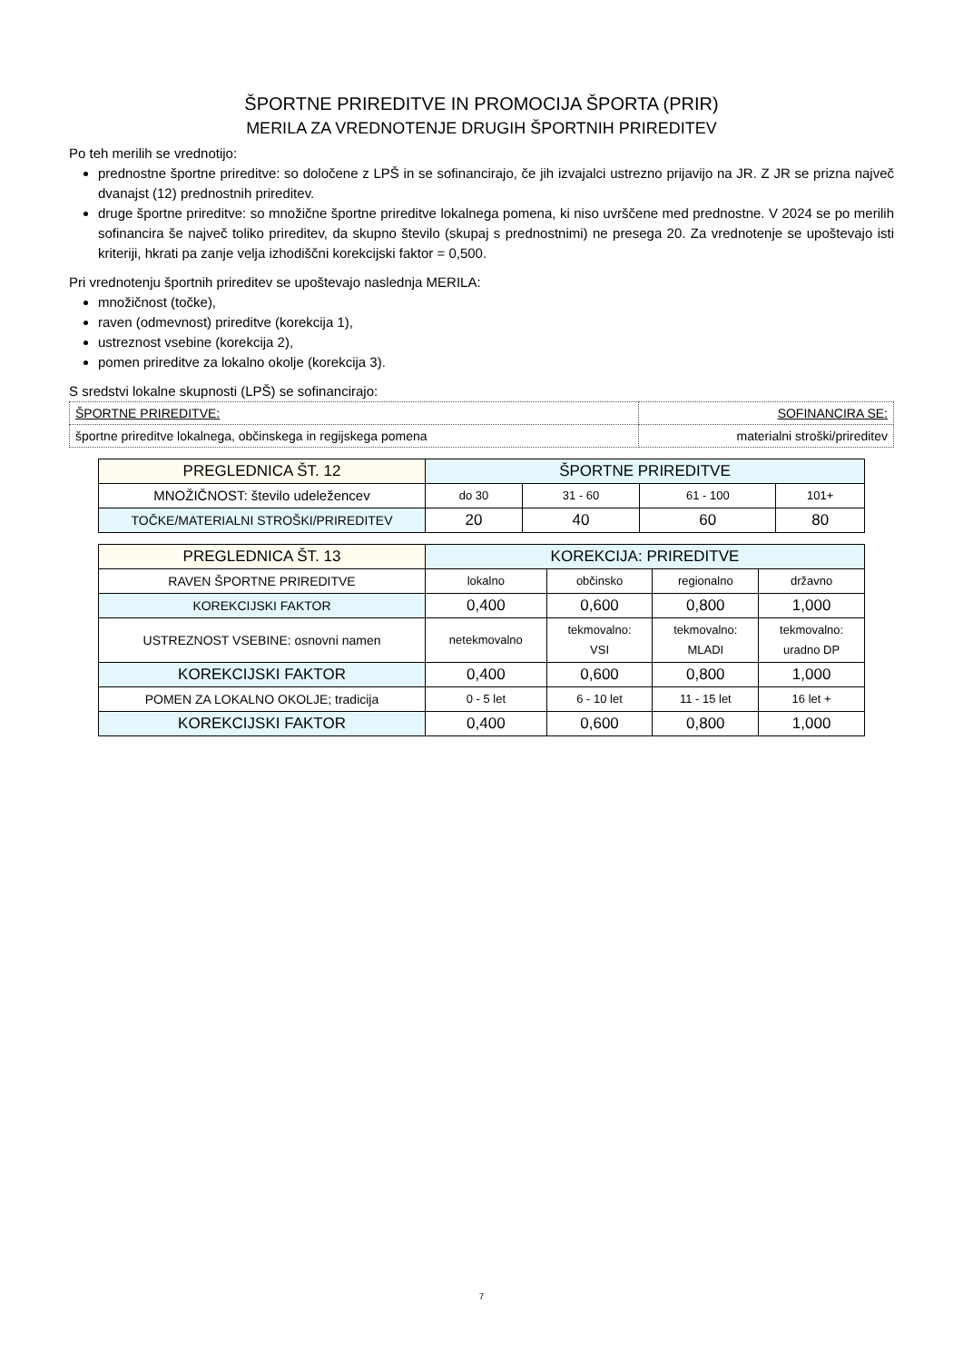ŠPORTNE PRIREDITVE IN PROMOCIJA ŠPORTA (PRIR)
MERILA ZA VREDNOTENJE DRUGIH ŠPORTNIH PRIREDITEV
Po teh merilih se vrednotijo:
prednostne športne prireditve: so določene z LPŠ in se sofinancirajo, če jih izvajalci ustrezno prijavijo na JR. Z JR se prizna največ dvanajst (12) prednostnih prireditev.
druge športne prireditve: so množične športne prireditve lokalnega pomena, ki niso uvrščene med prednostne. V 2024 se po merilih sofinancira še največ toliko prireditev, da skupno število (skupaj s prednostnimi) ne presega 20. Za vrednotenje se upoštevajo isti kriteriji, hkrati pa zanje velja izhodiščni korekcijski faktor = 0,500.
Pri vrednotenju športnih prireditev se upoštevajo naslednja MERILA:
množičnost (točke),
raven (odmevnost) prireditve (korekcija 1),
ustreznost vsebine (korekcija 2),
pomen prireditve za lokalno okolje (korekcija 3).
S sredstvi lokalne skupnosti (LPŠ) se sofinancirajo:
| ŠPORTNE PRIREDITVE: | SOFINANCIRA SE: |
| športne prireditve lokalnega, občinskega in regijskega pomena | materialni stroški/prireditev |
| PREGLEDNICA ŠT. 12 | ŠPORTNE PRIREDITVE | | | |
| --- | --- | --- | --- | --- |
| MNOŽIČNOST: število udeležencev | do 30 | 31 - 60 | 61 - 100 | 101+ |
| TOČKE/MATERIALNI STROŠKI/PRIREDITEV | 20 | 40 | 60 | 80 |
| PREGLEDNICA ŠT. 13 | KOREKCIJA: PRIREDITVE | | | |
| --- | --- | --- | --- | --- |
| RAVEN ŠPORTNE PRIREDITVE | lokalno | občinsko | regionalno | državno |
| KOREKCIJSKI FAKTOR | 0,400 | 0,600 | 0,800 | 1,000 |
| USTREZNOST VSEBINE: osnovni namen | netekmovalno | tekmovalno: VSI | tekmovalno: MLADI | tekmovalno: uradno DP |
| KOREKCIJSKI FAKTOR | 0,400 | 0,600 | 0,800 | 1,000 |
| POMEN ZA LOKALNO OKOLJE; tradicija | 0 - 5 let | 6 - 10 let | 11 - 15 let | 16 let + |
| KOREKCIJSKI FAKTOR | 0,400 | 0,600 | 0,800 | 1,000 |
7